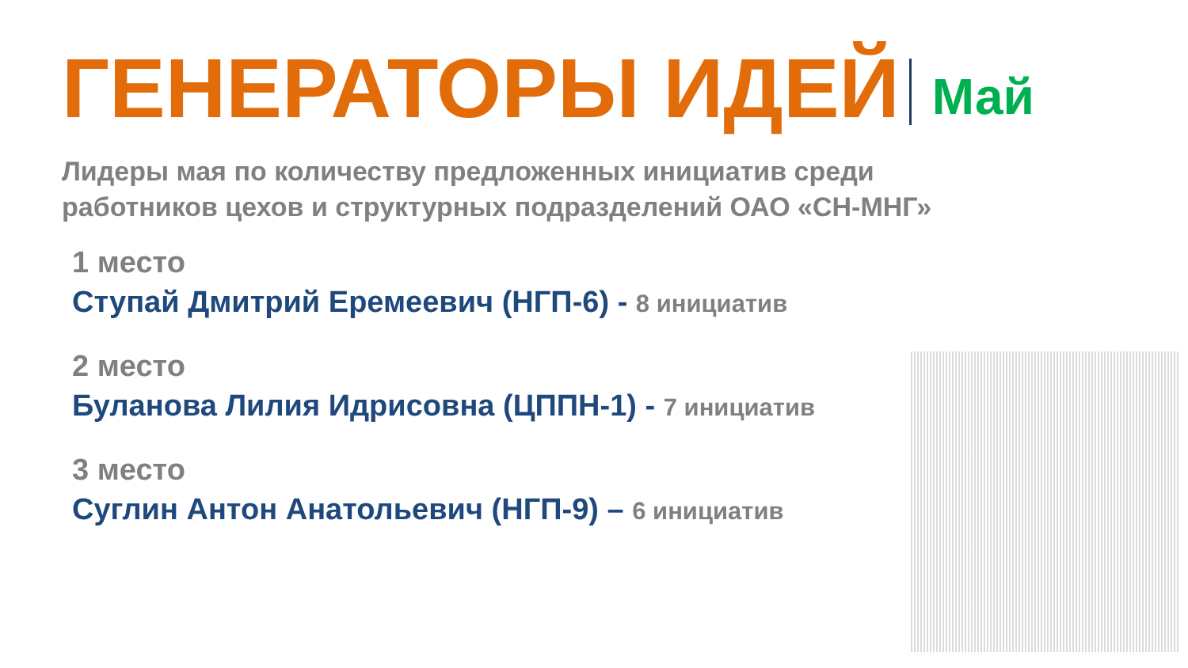ГЕНЕРАТОРЫ ИДЕЙ Май
Лидеры мая по количеству предложенных инициатив среди
работников цехов и структурных подразделений ОАО «СН-МНГ»
1 место
Ступай Дмитрий Еремеевич (НГП-6) - 8 инициатив
2 место
Буланова Лилия Идрисовна (ЦППН-1) - 7 инициатив
3 место
Суглин Антон Анатольевич (НГП-9) – 6 инициатив